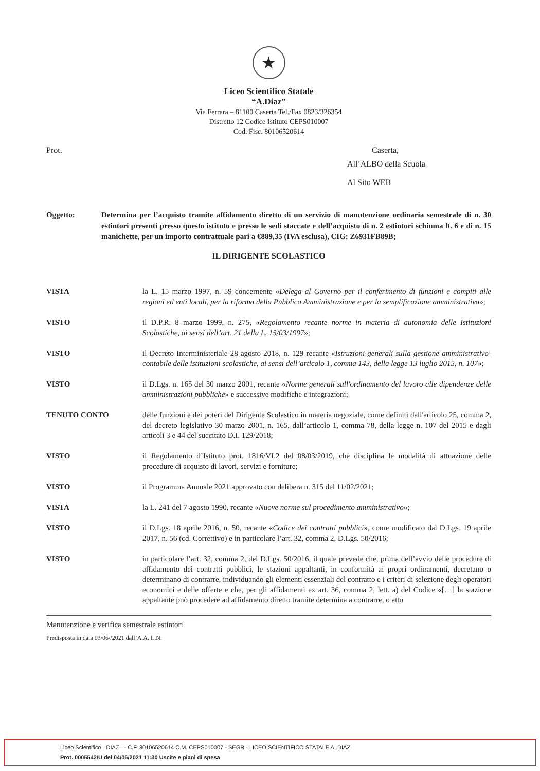★
Liceo Scientifico Statale
“A.Diaz”
Via Ferrara – 81100 Caserta Tel./Fax 0823/326354
Distretto 12 Codice Istituto CEPS010007
Cod. Fisc. 80106520614
Prot. Caserta,
All’ALBO della Scuola
Al Sito WEB
Oggetto: Determina per l’acquisto tramite affidamento diretto di un servizio di manutenzione ordinaria semestrale di n. 30 estintori presenti presso questo istituto e presso le sedi staccate e dell’acquisto di n. 2 estintori schiuma lt. 6 e di n. 15 manichette, per un importo contrattuale pari a €889,35 (IVA esclusa), CIG: Z6931FB89B;
IL DIRIGENTE SCOLASTICO
VISTA la L. 15 marzo 1997, n. 59 concernente «Delega al Governo per il conferimento di funzioni e compiti alle regioni ed enti locali, per la riforma della Pubblica Amministrazione e per la semplificazione amministrativa»;
VISTO il D.P.R. 8 marzo 1999, n. 275, «Regolamento recante norme in materia di autonomia delle Istituzioni Scolastiche, ai sensi dell’art. 21 della L. 15/03/1997»;
VISTO il Decreto Interministeriale 28 agosto 2018, n. 129 recante «Istruzioni generali sulla gestione amministrativo-contabile delle istituzioni scolastiche, ai sensi dell’articolo 1, comma 143, della legge 13 luglio 2015, n. 107»;
VISTO il D.Lgs. n. 165 del 30 marzo 2001, recante «Norme generali sull'ordinamento del lavoro alle dipendenze delle amministrazioni pubbliche» e successive modifiche e integrazioni;
TENUTO CONTO delle funzioni e dei poteri del Dirigente Scolastico in materia negoziale, come definiti dall'articolo 25, comma 2, del decreto legislativo 30 marzo 2001, n. 165, dall’articolo 1, comma 78, della legge n. 107 del 2015 e dagli articoli 3 e 44 del succitato D.I. 129/2018;
VISTO il Regolamento d’Istituto prot. 1816/VI.2 del 08/03/2019, che disciplina le modalità di attuazione delle procedure di acquisto di lavori, servizi e forniture;
VISTO il Programma Annuale 2021 approvato con delibera n. 315 del 11/02/2021;
VISTA la L. 241 del 7 agosto 1990, recante «Nuove norme sul procedimento amministrativo»;
VISTO il D.Lgs. 18 aprile 2016, n. 50, recante «Codice dei contratti pubblici», come modificato dal D.Lgs. 19 aprile 2017, n. 56 (cd. Correttivo) e in particolare l’art. 32, comma 2, D.Lgs. 50/2016;
VISTO in particolare l’art. 32, comma 2, del D.Lgs. 50/2016, il quale prevede che, prima dell’avvio delle procedure di affidamento dei contratti pubblici, le stazioni appaltanti, in conformità ai propri ordinamenti, decretano o determinano di contrarre, individuando gli elementi essenziali del contratto e i criteri di selezione degli operatori economici e delle offerte e che, per gli affidamenti ex art. 36, comma 2, lett. a) del Codice «[…] la stazione appaltante può procedere ad affidamento diretto tramite determina a contrarre, o atto
Manutenzione e verifica semestrale estintori
Predisposta in data 03/06//2021 dall’A.A. L.N.
Liceo Scientifico " DIAZ " - C.F. 80106520614 C.M. CEPS010007 - SEGR - LICEO SCIENTIFICO STATALE A. DIAZ
Prot. 0005542/U del 04/06/2021 11:30 Uscite e piani di spesa